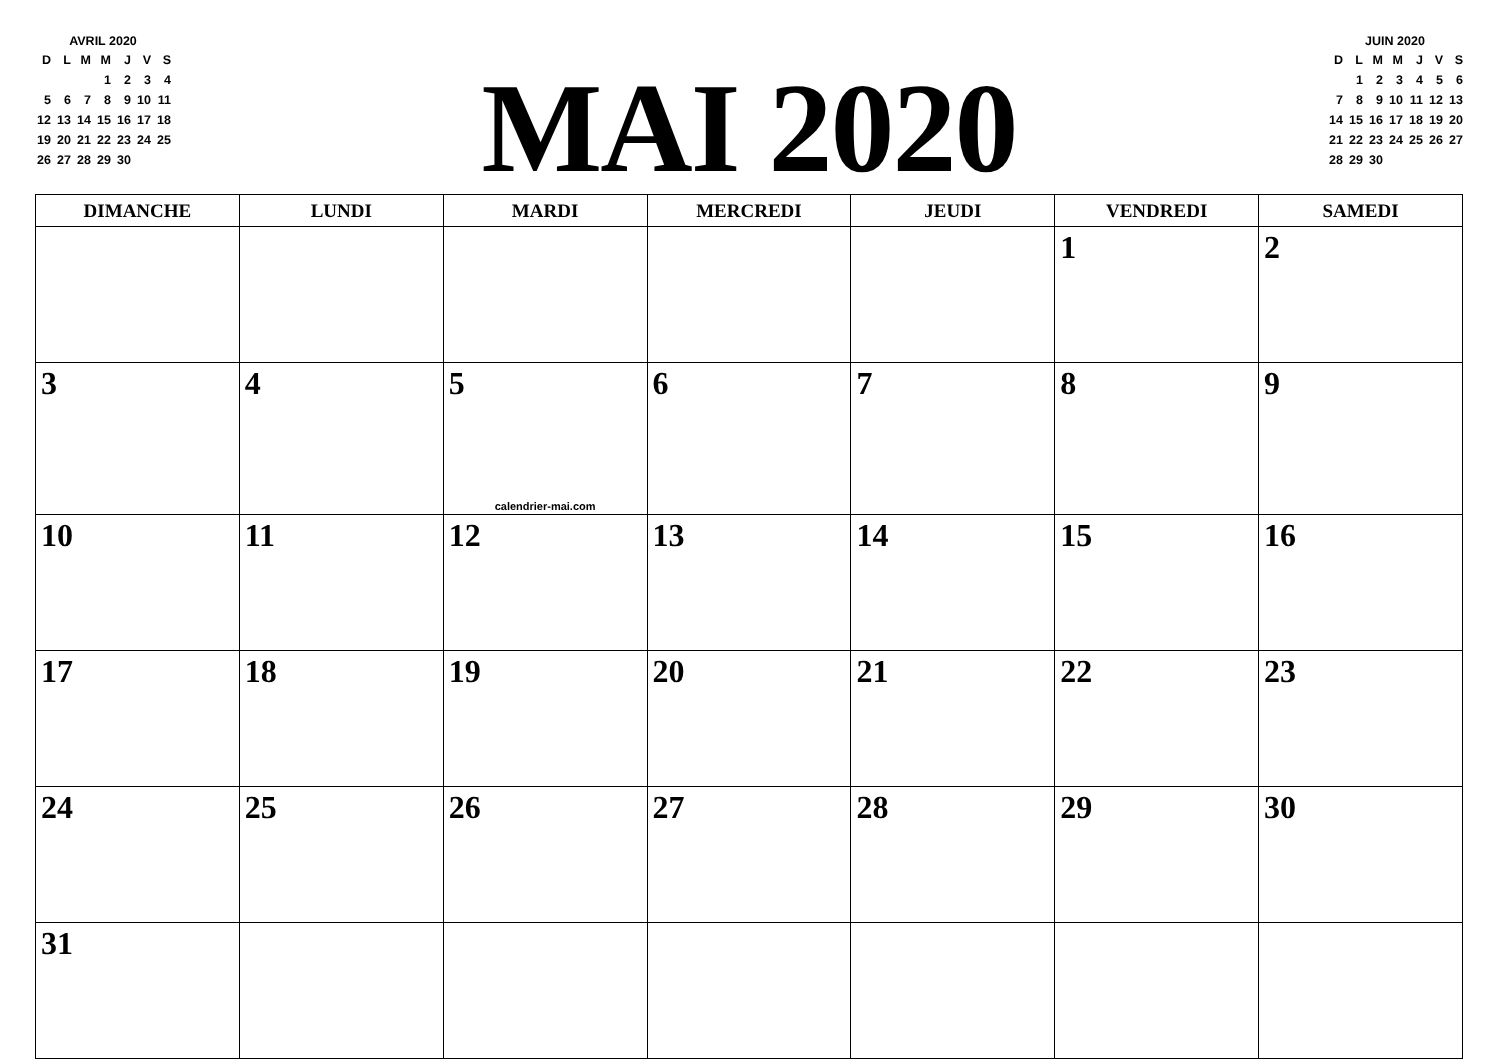AVRIL 2020
| D | L | M | M | J | V | S |
| | | | 1 | 2 | 3 | 4 |
| 5 | 6 | 7 | 8 | 9 | 10 | 11 |
| 12 | 13 | 14 | 15 | 16 | 17 | 18 |
| 19 | 20 | 21 | 22 | 23 | 24 | 25 |
| 26 | 27 | 28 | 29 | 30 | | |
MAI 2020
JUIN 2020
| D | L | M | M | J | V | S |
| | 1 | 2 | 3 | 4 | 5 | 6 |
| 7 | 8 | 9 | 10 | 11 | 12 | 13 |
| 14 | 15 | 16 | 17 | 18 | 19 | 20 |
| 21 | 22 | 23 | 24 | 25 | 26 | 27 |
| 28 | 29 | 30 | | | | |
| DIMANCHE | LUNDI | MARDI | MERCREDI | JEUDI | VENDREDI | SAMEDI |
| --- | --- | --- | --- | --- | --- | --- |
| | | | | | 1 | 2 |
| 3 | 4 | 5 calendrier-mai.com | 6 | 7 | 8 | 9 |
| 10 | 11 | 12 | 13 | 14 | 15 | 16 |
| 17 | 18 | 19 | 20 | 21 | 22 | 23 |
| 24 | 25 | 26 | 27 | 28 | 29 | 30 |
| 31 | | | | | | |